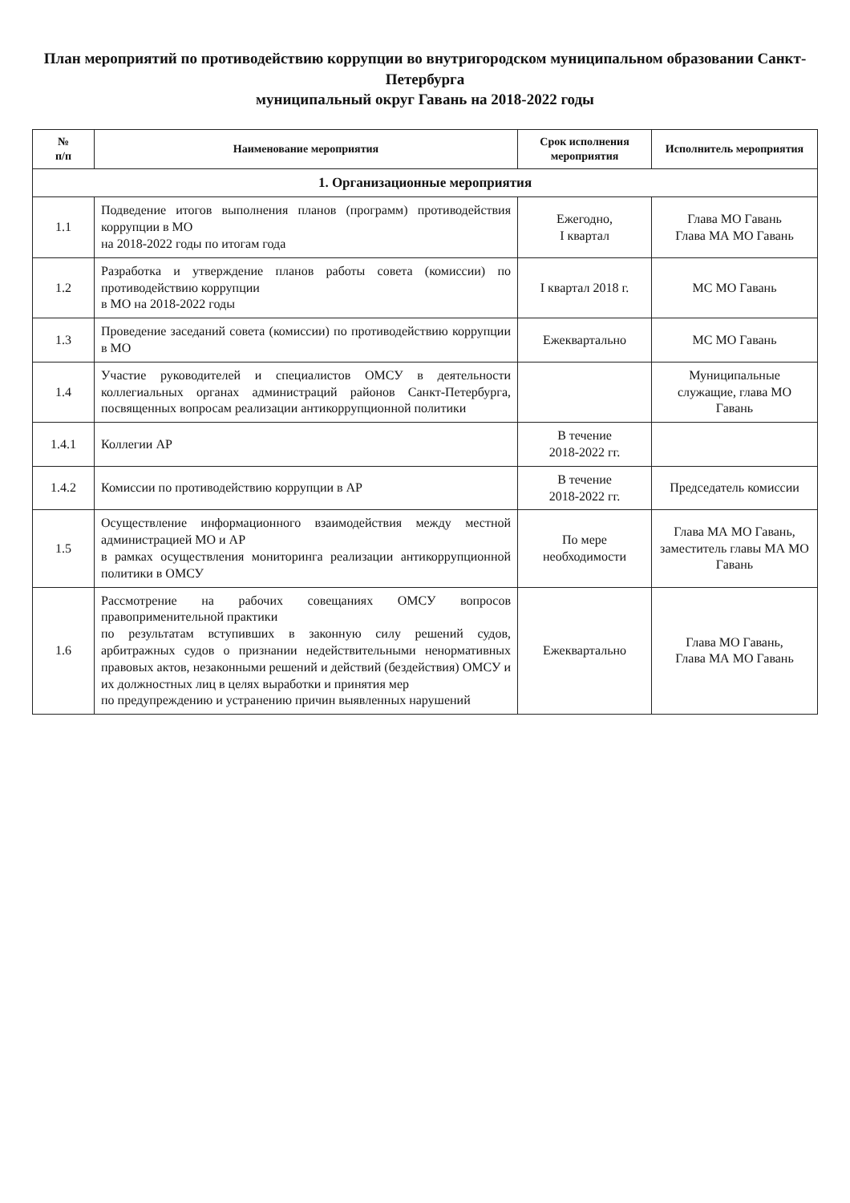План мероприятий по противодействию коррупции во внутригородском муниципальном образовании Санкт-Петербурга
муниципальный округ Гавань на 2018-2022 годы
| № п/п | Наименование мероприятия | Срок исполнения мероприятия | Исполнитель мероприятия |
| --- | --- | --- | --- |
| 1. Организационные мероприятия | | | |
| 1.1 | Подведение итогов выполнения планов (программ) противодействия коррупции в МО на 2018-2022 годы по итогам года | Ежегодно, I квартал | Глава МО Гавань Глава МА МО Гавань |
| 1.2 | Разработка и утверждение планов работы совета (комиссии) по противодействию коррупции в МО на 2018-2022 годы | I квартал 2018 г. | МС МО Гавань |
| 1.3 | Проведение заседаний совета (комиссии) по противодействию коррупции в МО | Ежеквартально | МС МО Гавань |
| 1.4 | Участие руководителей и специалистов ОМСУ в деятельности коллегиальных органах администраций районов Санкт-Петербурга, посвященных вопросам реализации антикоррупционной политики | | Муниципальные служащие, глава МО Гавань |
| 1.4.1 | Коллегии АР | В течение 2018-2022 гг. | |
| 1.4.2 | Комиссии по противодействию коррупции в АР | В течение 2018-2022 гг. | Председатель комиссии |
| 1.5 | Осуществление информационного взаимодействия между местной администрацией МО и АР в рамках осуществления мониторинга реализации антикоррупционной политики в ОМСУ | По мере необходимости | Глава МА МО Гавань, заместитель главы МА МО Гавань |
| 1.6 | Рассмотрение на рабочих совещаниях ОМСУ вопросов правоприменительной практики по результатам вступивших в законную силу решений судов, арбитражных судов о признании недействительными ненормативных правовых актов, незаконными решений и действий (бездействия) ОМСУ и их должностных лиц в целях выработки и принятия мер по предупреждению и устранению причин выявленных нарушений | Ежеквартально | Глава МО Гавань, Глава МА МО Гавань |